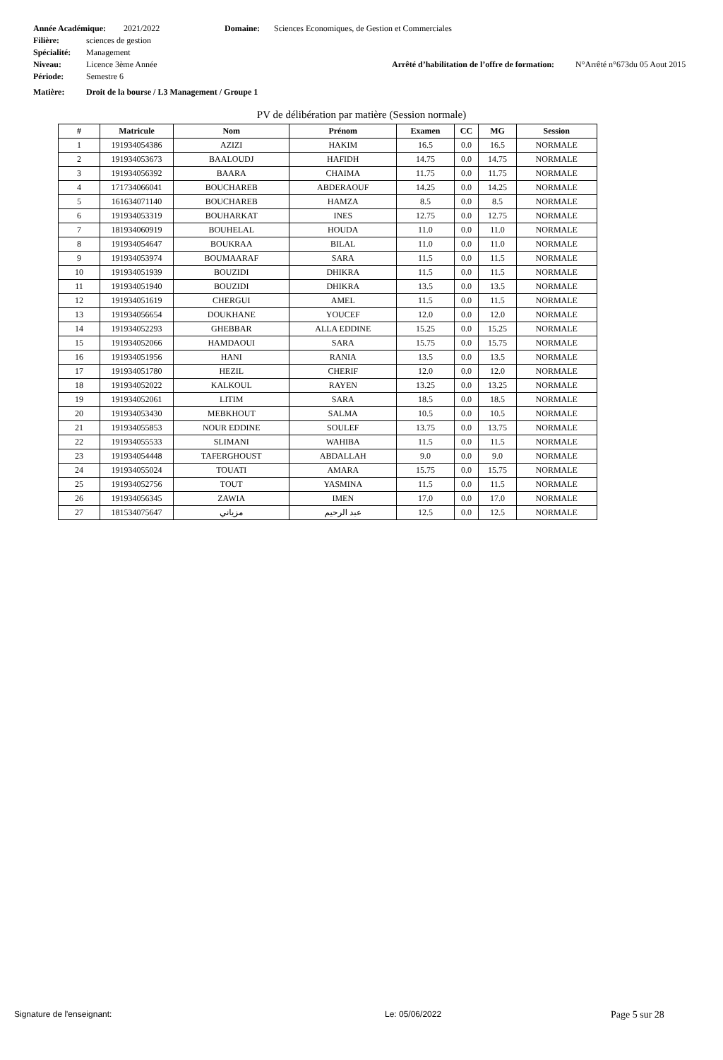Année Académique: 2021/2022 Domaine: Sciences Economiques, de Gestion et Commerciales
Filière: sciences de gestion
Spécialité: Management
Niveau: Licence 3ème Année Arrêté d’habilitation de l’offre de formation: N°Arrêté n°673du 05 Aout 2015
Période: Semestre 6
Matière: Droit de la bourse / L3 Management / Groupe 1
PV de délibération par matière (Session normale)
| # | Matricule | Nom | Prénom | Examen | CC | MG | Session |
| --- | --- | --- | --- | --- | --- | --- | --- |
| 1 | 191934054386 | AZIZI | HAKIM | 16.5 | 0.0 | 16.5 | NORMALE |
| 2 | 191934053673 | BAALOUDJ | HAFIDH | 14.75 | 0.0 | 14.75 | NORMALE |
| 3 | 191934056392 | BAARA | CHAIMA | 11.75 | 0.0 | 11.75 | NORMALE |
| 4 | 171734066041 | BOUCHAREB | ABDERAOUF | 14.25 | 0.0 | 14.25 | NORMALE |
| 5 | 161634071140 | BOUCHAREB | HAMZA | 8.5 | 0.0 | 8.5 | NORMALE |
| 6 | 191934053319 | BOUHARKAT | INES | 12.75 | 0.0 | 12.75 | NORMALE |
| 7 | 181934060919 | BOUHELAL | HOUDA | 11.0 | 0.0 | 11.0 | NORMALE |
| 8 | 191934054647 | BOUKRAA | BILAL | 11.0 | 0.0 | 11.0 | NORMALE |
| 9 | 191934053974 | BOUMAARAF | SARA | 11.5 | 0.0 | 11.5 | NORMALE |
| 10 | 191934051939 | BOUZIDI | DHIKRA | 11.5 | 0.0 | 11.5 | NORMALE |
| 11 | 191934051940 | BOUZIDI | DHIKRA | 13.5 | 0.0 | 13.5 | NORMALE |
| 12 | 191934051619 | CHERGUI | AMEL | 11.5 | 0.0 | 11.5 | NORMALE |
| 13 | 191934056654 | DOUKHANE | YOUCEF | 12.0 | 0.0 | 12.0 | NORMALE |
| 14 | 191934052293 | GHEBBAR | ALLA EDDINE | 15.25 | 0.0 | 15.25 | NORMALE |
| 15 | 191934052066 | HAMDAOUI | SARA | 15.75 | 0.0 | 15.75 | NORMALE |
| 16 | 191934051956 | HANI | RANIA | 13.5 | 0.0 | 13.5 | NORMALE |
| 17 | 191934051780 | HEZIL | CHERIF | 12.0 | 0.0 | 12.0 | NORMALE |
| 18 | 191934052022 | KALKOUL | RAYEN | 13.25 | 0.0 | 13.25 | NORMALE |
| 19 | 191934052061 | LITIM | SARA | 18.5 | 0.0 | 18.5 | NORMALE |
| 20 | 191934053430 | MEBKHOUT | SALMA | 10.5 | 0.0 | 10.5 | NORMALE |
| 21 | 191934055853 | NOUR EDDINE | SOULEF | 13.75 | 0.0 | 13.75 | NORMALE |
| 22 | 191934055533 | SLIMANI | WAHIBA | 11.5 | 0.0 | 11.5 | NORMALE |
| 23 | 191934054448 | TAFERGHOUST | ABDALLAH | 9.0 | 0.0 | 9.0 | NORMALE |
| 24 | 191934055024 | TOUATI | AMARA | 15.75 | 0.0 | 15.75 | NORMALE |
| 25 | 191934052756 | TOUT | YASMINA | 11.5 | 0.0 | 11.5 | NORMALE |
| 26 | 191934056345 | ZAWIA | IMEN | 17.0 | 0.0 | 17.0 | NORMALE |
| 27 | 181534075647 | مزياني | عبد الرحيم | 12.5 | 0.0 | 12.5 | NORMALE |
Signature de l'enseignant: Le: 05/06/2022 Page 5 sur 28